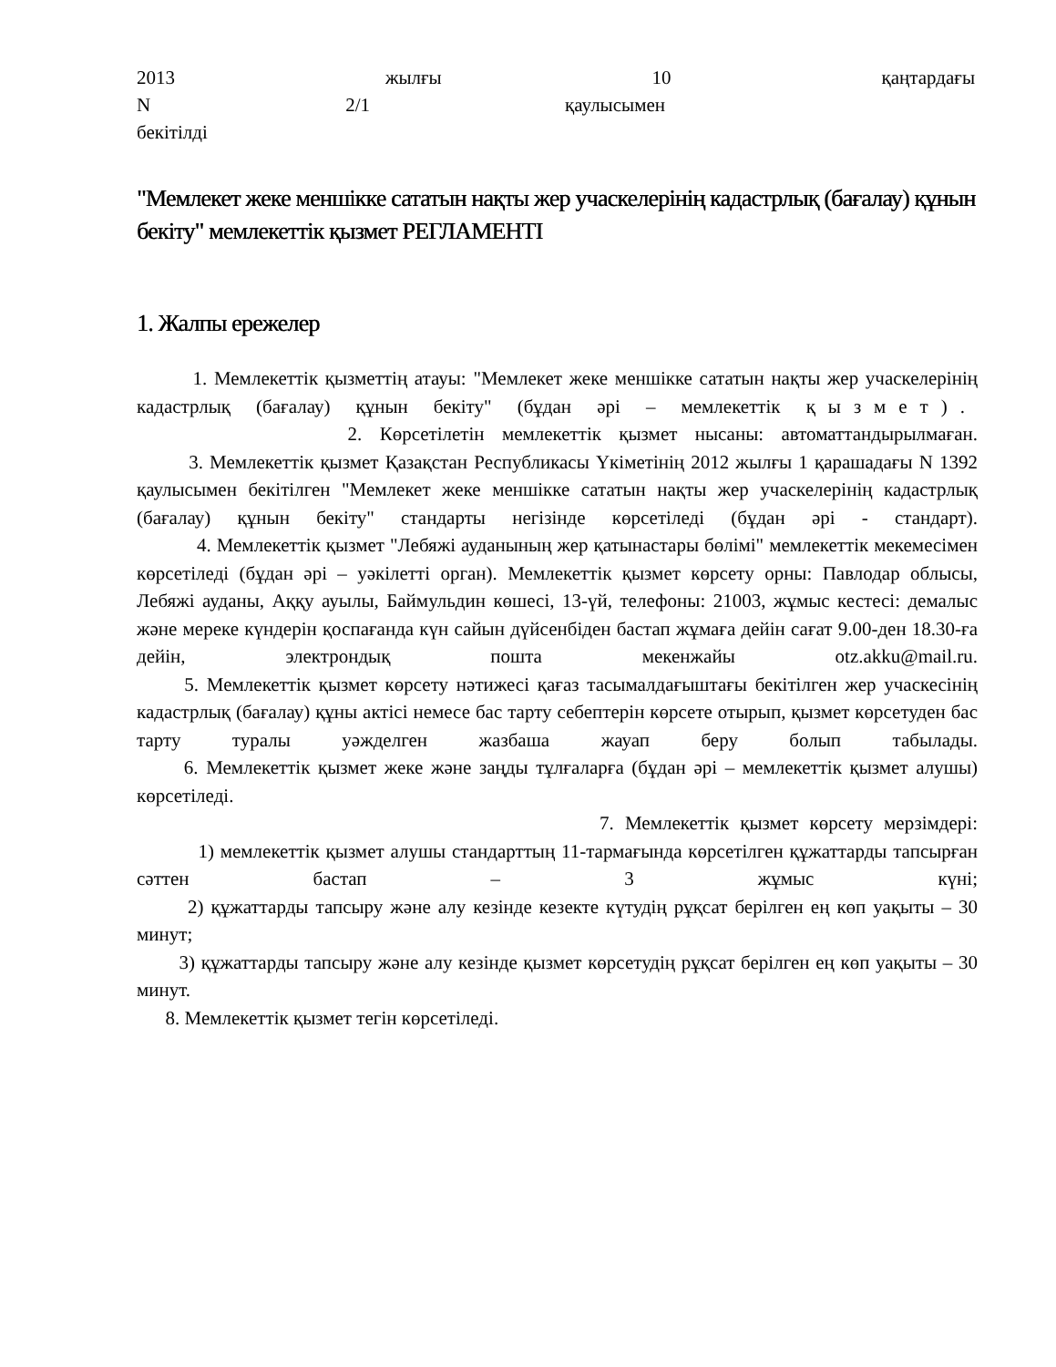2013 жылғы 10 қаңтардағы
N 2/1 қаулысымен
бекітілді
"Мемлекет жеке меншікке сататын нақты жер учаскелерінің кадастрлық (бағалау) құнын бекіту" мемлекеттік қызмет РЕГЛАМЕНТІ
1. Жалпы ережелер
1. Мемлекеттік қызметтің атауы: "Мемлекет жеке меншікке сататын нақты жер учаскелерінің кадастрлық (бағалау) құнын бекіту" (бұдан әрі – мемлекеттік қызмет).
2. Көрсетілетін мемлекеттік қызмет нысаны: автоматтандырылмаған.
3. Мемлекеттік қызмет Қазақстан Республикасы Үкіметінің 2012 жылғы 1 қарашадағы N 1392 қаулысымен бекітілген "Мемлекет жеке меншікке сататын нақты жер учаскелерінің кадастрлық (бағалау) құнын бекіту" стандарты негізінде көрсетіледі (бұдан әрі - стандарт).
4. Мемлекеттік қызмет "Лебяжі ауданының жер қатынастары бөлімі" мемлекеттік мекемесімен көрсетіледі (бұдан әрі – уәкілетті орган). Мемлекеттік қызмет көрсету орны: Павлодар облысы, Лебяжі ауданы, Аққу ауылы, Баймульдин көшесі, 13-үй, телефоны: 21003, жұмыс кестесі: демалыс және мереке күндерін қоспағанда күн сайын дүйсенбіден бастап жұмаға дейін сағат 9.00-ден 18.30-ға дейін, электрондық пошта мекенжайы otz.akku@mail.ru.
5. Мемлекеттік қызмет көрсету нәтижесі қағаз тасымалдағыштағы бекітілген жер учаскесінің кадастрлық (бағалау) құны актісі немесе бас тарту себептерін көрсете отырып, қызмет көрсетуден бас тарту туралы уәжделген жазбаша жауап беру болып табылады.
6. Мемлекеттік қызмет жеке және заңды тұлғаларға (бұдан әрі – мемлекеттік қызмет алушы) көрсетіледі.
7. Мемлекеттік қызмет көрсету мерзімдері:
1) мемлекеттік қызмет алушы стандарттың 11-тармағында көрсетілген құжаттарды тапсырған сәттен бастап – 3 жұмыс күні;
2) құжаттарды тапсыру және алу кезінде кезекте күтудің рұқсат берілген ең көп уақыты – 30 минут;
3) құжаттарды тапсыру және алу кезінде қызмет көрсетудің рұқсат берілген ең көп уақыты – 30 минут.
8. Мемлекеттік қызмет тегін көрсетіледі.